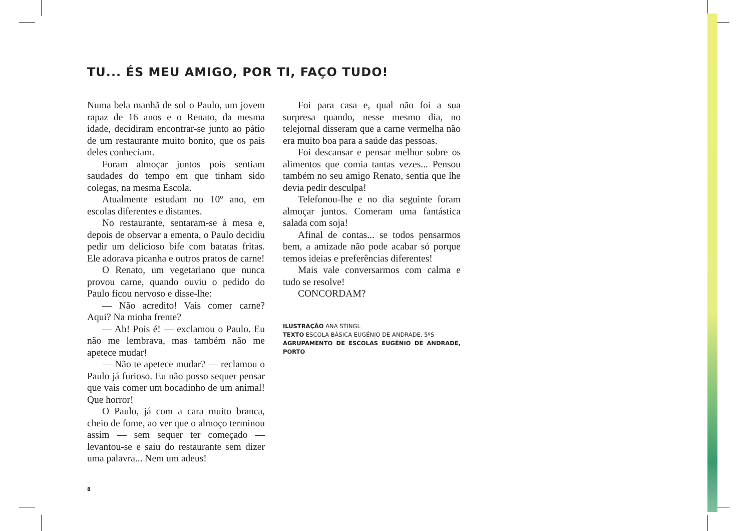TU... ÉS MEU AMIGO, POR TI, FAÇO TUDO!
Numa bela manhã de sol o Paulo, um jovem rapaz de 16 anos e o Renato, da mesma idade, decidiram encontrar-se junto ao pátio de um restaurante muito bonito, que os pais deles conheciam.
Foram almoçar juntos pois sentiam saudades do tempo em que tinham sido colegas, na mesma Escola.
Atualmente estudam no 10º ano, em escolas diferentes e distantes.
No restaurante, sentaram-se à mesa e, depois de observar a ementa, o Paulo decidiu pedir um delicioso bife com batatas fritas. Ele adorava picanha e outros pratos de carne!
O Renato, um vegetariano que nunca provou carne, quando ouviu o pedido do Paulo ficou nervoso e disse-lhe:
— Não acredito! Vais comer carne? Aqui? Na minha frente?
— Ah! Pois é! — exclamou o Paulo. Eu não me lembrava, mas também não me apetece mudar!
— Não te apetece mudar? — reclamou o Paulo já furioso. Eu não posso sequer pensar que vais comer um bocadinho de um animal! Que horror!
O Paulo, já com a cara muito branca, cheio de fome, ao ver que o almoço terminou assim — sem sequer ter começado — levantou-se e saiu do restaurante sem dizer uma palavra... Nem um adeus!
8
Foi para casa e, qual não foi a sua surpresa quando, nesse mesmo dia, no telejornal disseram que a carne vermelha não era muito boa para a saúde das pessoas.
Foi descansar e pensar melhor sobre os alimentos que comia tantas vezes... Pensou também no seu amigo Renato, sentia que lhe devia pedir desculpa!
Telefonou-lhe e no dia seguinte foram almoçar juntos. Comeram uma fantástica salada com soja!
Afinal de contas... se todos pensarmos bem, a amizade não pode acabar só porque temos ideias e preferências diferentes!
Mais vale conversarmos com calma e tudo se resolve!
CONCORDAM?
ILUSTRAÇÃO ANA STINGL
TEXTO ESCOLA BÁSICA EUGÉNIO DE ANDRADE, 5ºS
AGRUPAMENTO DE ESCOLAS EUGÉNIO DE ANDRADE, PORTO